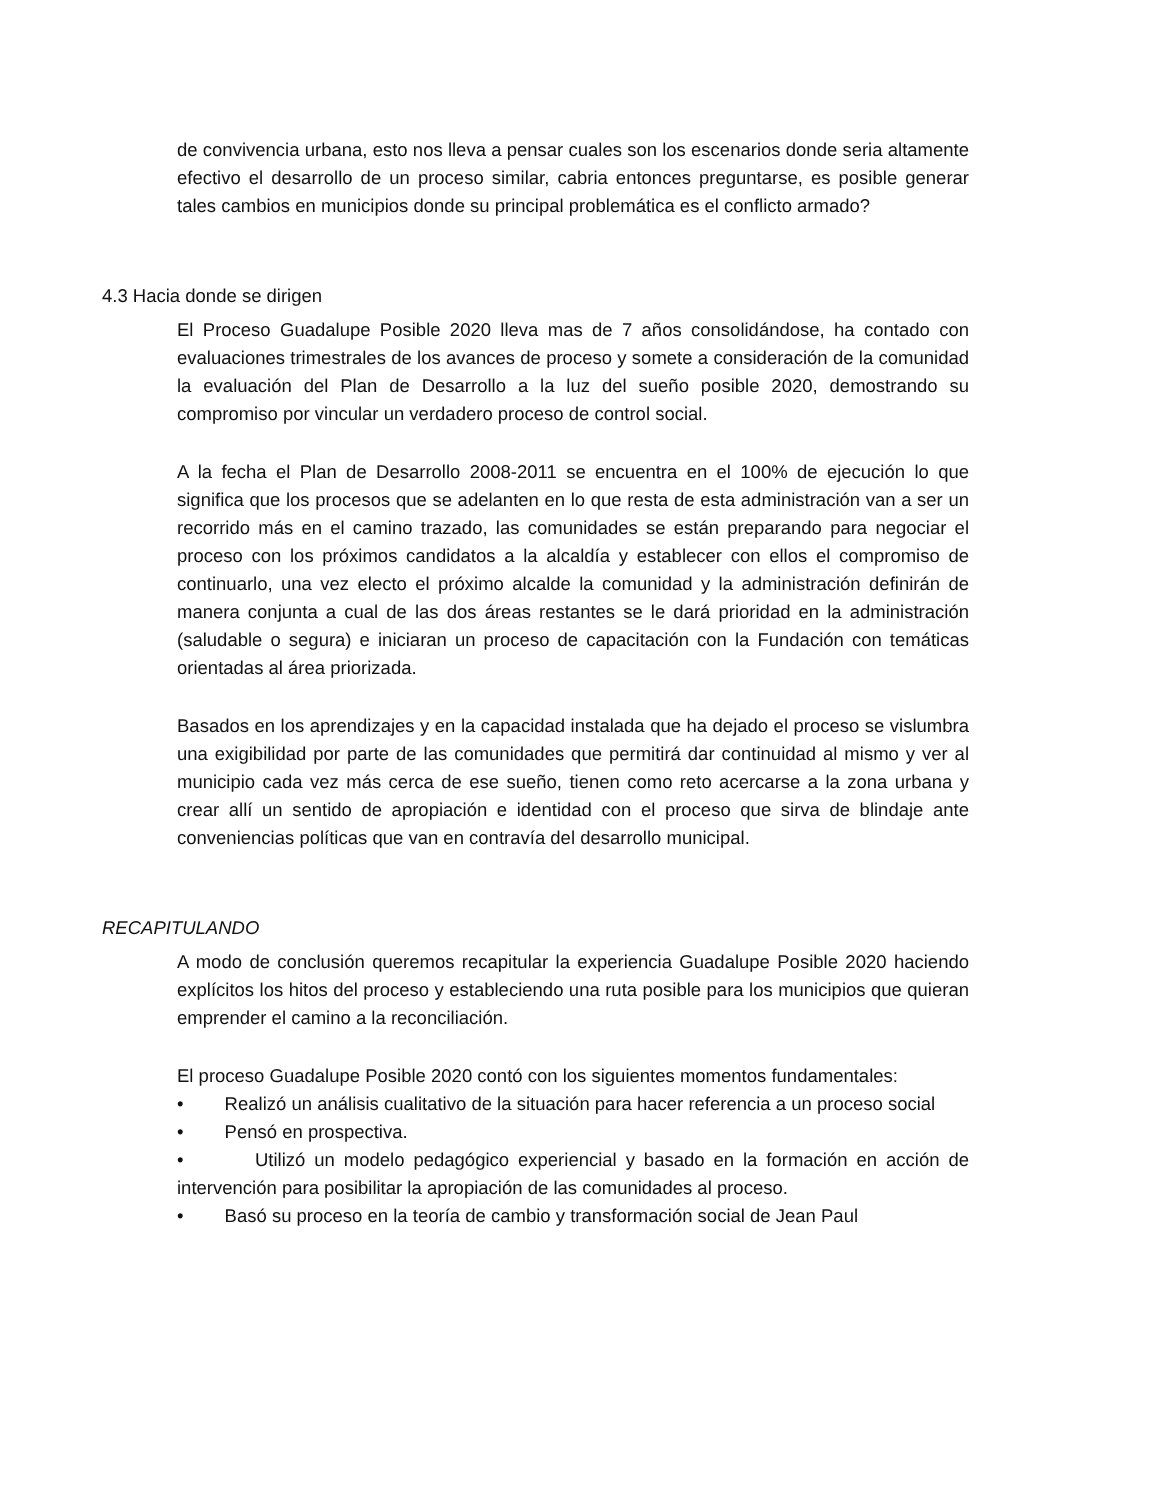de convivencia urbana, esto nos lleva a pensar cuales son los escenarios donde seria altamente efectivo el desarrollo de un proceso similar, cabria entonces preguntarse, es posible generar tales cambios en municipios donde su principal problemática es el conflicto armado?
4.3 Hacia donde se dirigen
El Proceso Guadalupe Posible 2020 lleva mas de 7 años consolidándose, ha contado con evaluaciones trimestrales de los avances de proceso y somete a consideración de la comunidad la evaluación del Plan de Desarrollo a la luz del sueño posible 2020, demostrando su compromiso por vincular un verdadero proceso de control social.
A la fecha el Plan de Desarrollo 2008-2011 se encuentra en el 100% de ejecución lo que significa que los procesos que se adelanten en lo que resta de esta administración van a ser un recorrido más en el camino trazado, las comunidades se están preparando para negociar el proceso con los próximos candidatos a la alcaldía y establecer con ellos el compromiso de continuarlo, una vez electo el próximo alcalde la comunidad y la administración definirán de manera conjunta a cual de las dos áreas restantes se le dará prioridad en la administración (saludable o segura) e iniciaran un proceso de capacitación con la Fundación con temáticas orientadas al área priorizada.
Basados en los aprendizajes y en la capacidad instalada que ha dejado el proceso se vislumbra una exigibilidad por parte de las comunidades que permitirá dar continuidad al mismo y ver al municipio cada vez más cerca de ese sueño, tienen como reto acercarse a la zona urbana y crear allí un sentido de apropiación e identidad con el proceso que sirva de blindaje ante conveniencias políticas que van en contravía del desarrollo municipal.
RECAPITULANDO
A modo de conclusión queremos recapitular la experiencia Guadalupe Posible 2020 haciendo explícitos los hitos del proceso y estableciendo una ruta posible para los municipios que quieran emprender el camino a la reconciliación.
El proceso Guadalupe Posible 2020 contó con los siguientes momentos fundamentales:
• Realizó un análisis cualitativo de la situación para hacer referencia a un proceso social
• Pensó en prospectiva.
• Utilizó un modelo pedagógico experiencial y basado en la formación en acción de intervención para posibilitar la apropiación de las comunidades al proceso.
• Basó su proceso en la teoría de cambio y transformación social de Jean Paul